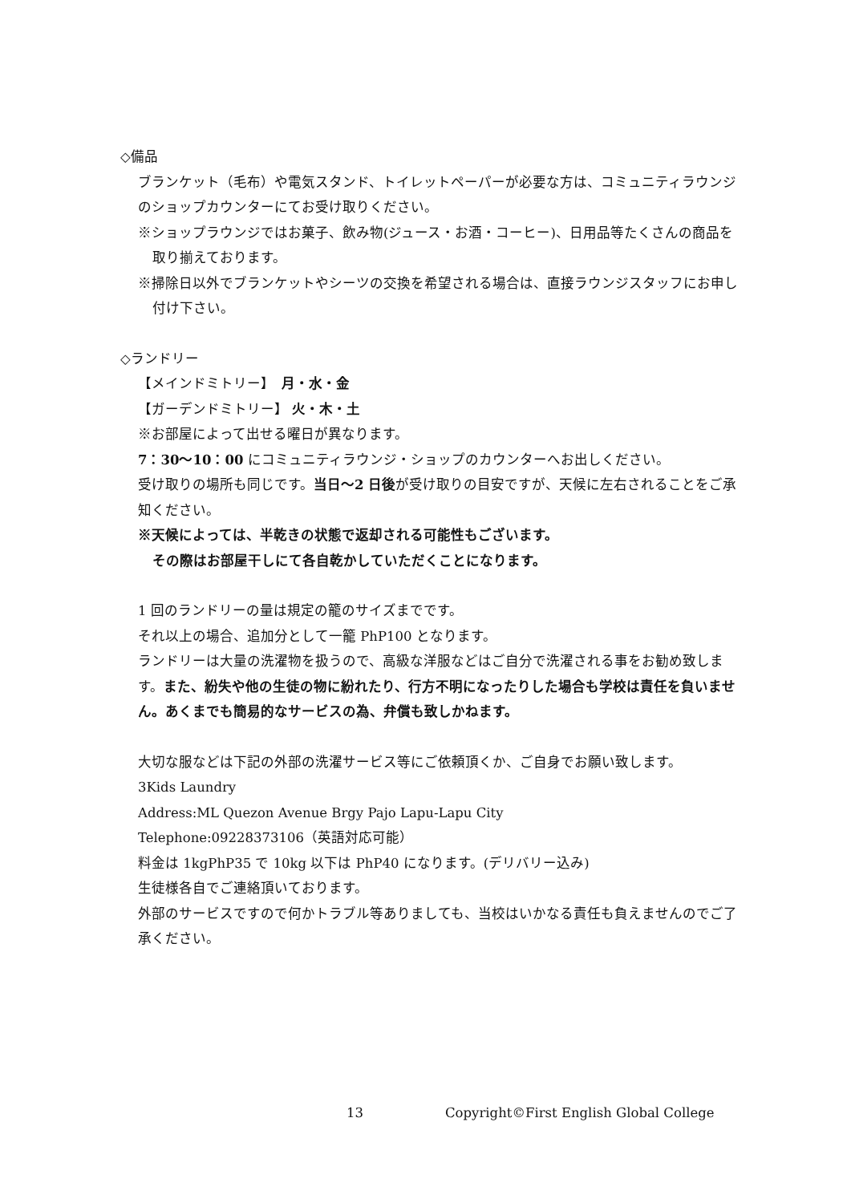◇備品
ブランケット（毛布）や電気スタンド、トイレットペーパーが必要な方は、コミュニティラウンジのショップカウンターにてお受け取りください。
※ショップラウンジではお菓子、飲み物(ジュース・お酒・コーヒー)、日用品等たくさんの商品を取り揃えております。
※掃除日以外でブランケットやシーツの交換を希望される場合は、直接ラウンジスタッフにお申し付け下さい。
◇ランドリー
【メインドミトリー】　月・水・金
【ガーデンドミトリー】 火・木・土
※お部屋によって出せる曜日が異なります。
7：30～10：00 にコミュニティラウンジ・ショップのカウンターへお出しください。
受け取りの場所も同じです。当日～2 日後が受け取りの目安ですが、天候に左右されることをご承知ください。
※天候によっては、半乾きの状態で返却される可能性もございます。
その際はお部屋干しにて各自乾かしていただくことになります。
1 回のランドリーの量は規定の籠のサイズまでです。
それ以上の場合、追加分として一籠 PhP100 となります。
ランドリーは大量の洗濯物を扱うので、高級な洋服などはご自分で洗濯される事をお勧め致します。また、紛失や他の生徒の物に紛れたり、行方不明になったりした場合も学校は責任を負いません。あくまでも簡易的なサービスの為、弁償も致しかねます。
大切な服などは下記の外部の洗濯サービス等にご依頼頂くか、ご自身でお願い致します。
3Kids Laundry
Address:ML Quezon Avenue Brgy Pajo Lapu-Lapu City
Telephone:09228373106（英語対応可能）
料金は 1kgPhP35 で 10kg 以下は PhP40 になります。(デリバリー込み)
生徒様各自でご連絡頂いております。
外部のサービスですので何かトラブル等ありましても、当校はいかなる責任も負えませんのでご了承ください。
13 Copyright©First English Global College